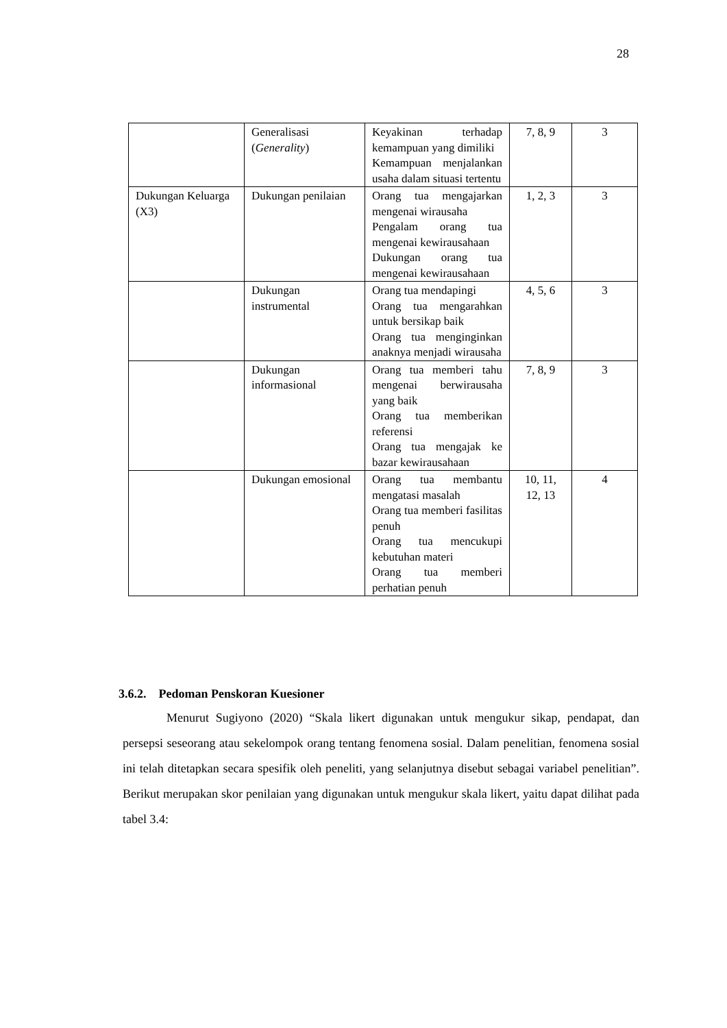28
| | Generalisasi ( Generality ) | Keyakinan terhadap kemampuan yang dimiliki Kemampuan menjalankan usaha dalam situasi tertentu | 7, 8, 9 | 3 |
| Dukungan Keluarga (X3) | Dukungan penilaian | Orang tua mengajarkan mengenai wirausaha Pengalam orang tua mengenai kewirausahaan Dukungan orang tua mengenai kewirausahaan | 1, 2, 3 | 3 |
| | Dukungan instrumental | Orang tua mendapingi Orang tua mengarahkan untuk bersikap baik Orang tua menginginkan anaknya menjadi wirausaha | 4, 5, 6 | 3 |
| | Dukungan informasional | Orang tua memberi tahu mengenai berwirausaha yang baik Orang tua memberikan referensi Orang tua mengajak ke bazar kewirausahaan | 7, 8, 9 | 3 |
| | Dukungan emosional | Orang tua membantu mengatasi masalah Orang tua memberi fasilitas penuh Orang tua mencukupi kebutuhan materi Orang tua memberi perhatian penuh | 10, 11, 12, 13 | 4 |
3.6.2. Pedoman Penskoran Kuesioner
Menurut Sugiyono (2020) “Skala likert digunakan untuk mengukur sikap, pendapat, dan persepsi seseorang atau sekelompok orang tentang fenomena sosial. Dalam penelitian, fenomena sosial ini telah ditetapkan secara spesifik oleh peneliti, yang selanjutnya disebut sebagai variabel penelitian”. Berikut merupakan skor penilaian yang digunakan untuk mengukur skala likert, yaitu dapat dilihat pada tabel 3.4: